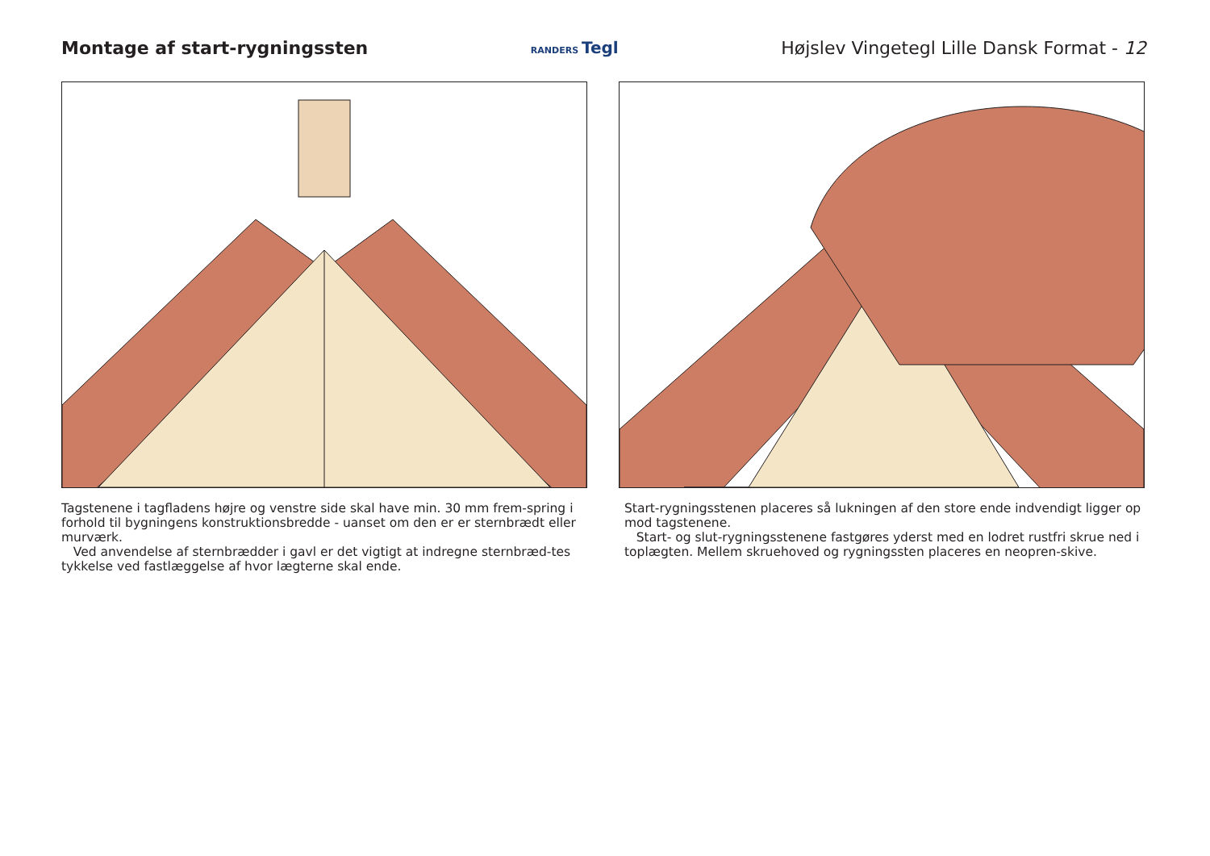Montage af start-rygningssten
RANDERS Tegl
Højslev Vingetegl Lille Dansk Format - 12
Tagstenene i tagfladens højre og venstre side skal have min. 30 mm frem-spring i forhold til bygningens konstruktionsbredde - uanset om den er er sternbrædt eller murværk.
Ved anvendelse af sternbrædder i gavl er det vigtigt at indregne sternbræd-tes tykkelse ved fastlæggelse af hvor lægterne skal ende.
Start-rygningsstenen placeres så lukningen af den store ende indvendigt ligger op mod tagstenene.
Start- og slut-rygningsstenene fastgøres yderst med en lodret rustfri skrue ned i toplægten. Mellem skruehoved og rygningssten placeres en neopren-skive.